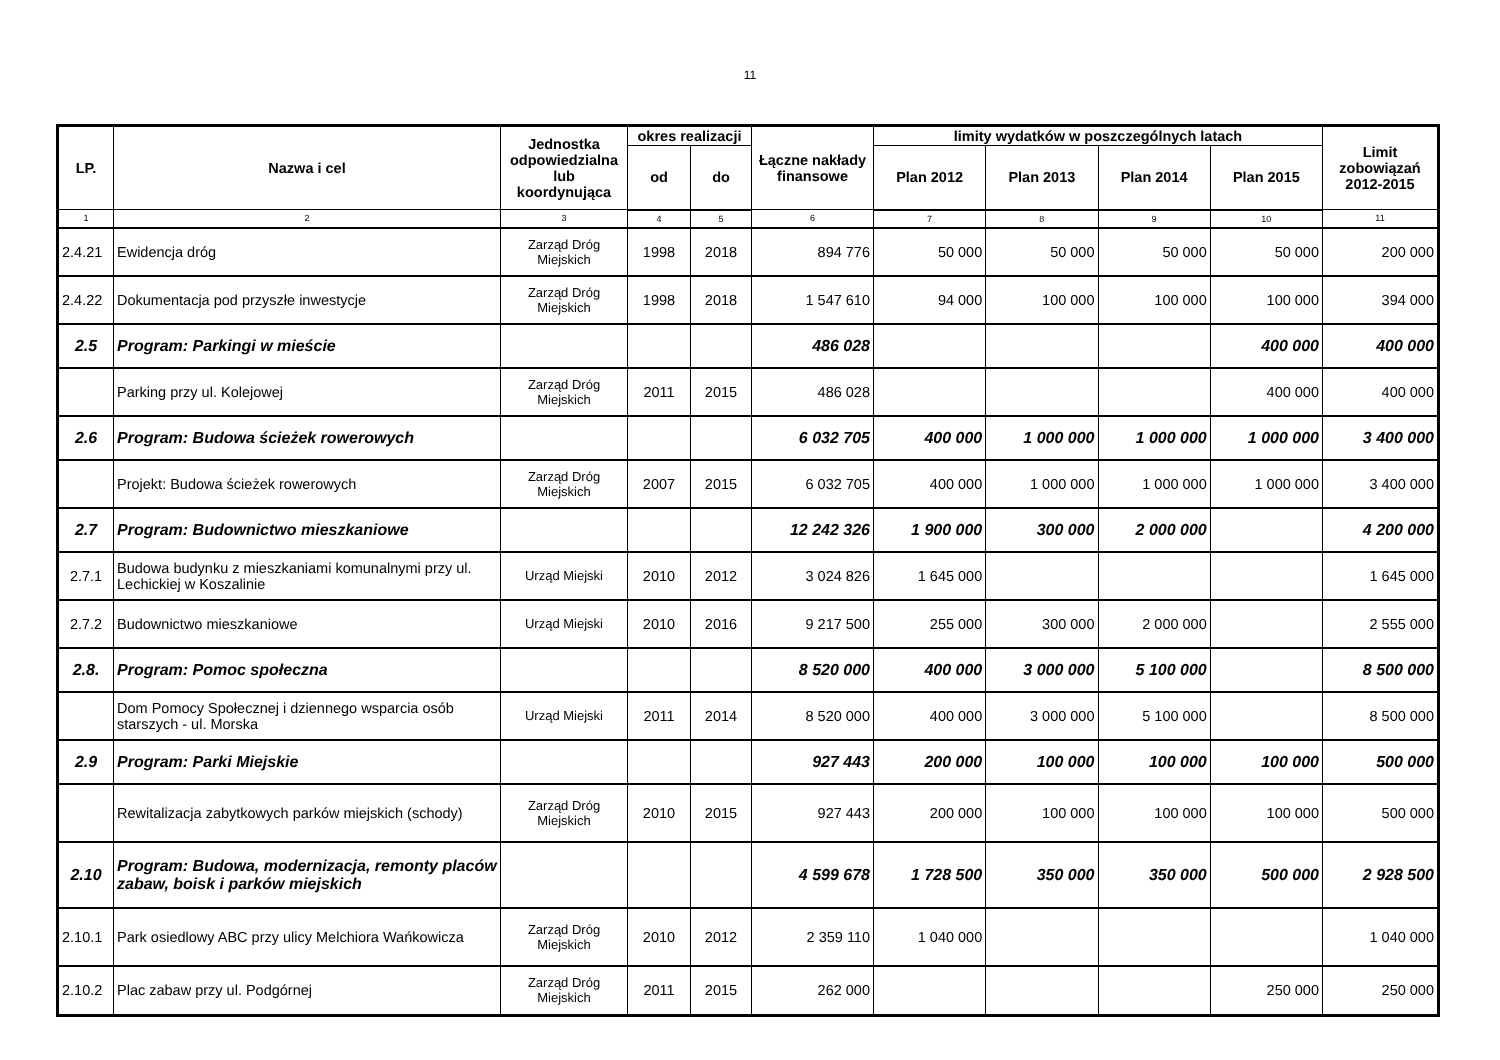11
| LP. | Nazwa i cel | Jednostka odpowiedzialna lub koordynująca | okres realizacji | | Łączne nakłady finansowe | limity wydatków w poszczególnych latach | | | | Limit zobowiązań 2012-2015 |
| --- | --- | --- | --- | --- | --- | --- | --- | --- | --- | --- |
| | | | od | do | | Plan 2012 | Plan 2013 | Plan 2014 | Plan 2015 | |
| 1 | 2 | 3 | 4 | 5 | 6 | 7 | 8 | 9 | 10 | 11 |
| 2.4.21 | Ewidencja dróg | Zarząd Dróg Miejskich | 1998 | 2018 | 894 776 | 50 000 | 50 000 | 50 000 | 50 000 | 200 000 |
| 2.4.22 | Dokumentacja pod przyszłe inwestycje | Zarząd Dróg Miejskich | 1998 | 2018 | 1 547 610 | 94 000 | 100 000 | 100 000 | 100 000 | 394 000 |
| 2.5 | Program: Parkingi w mieście | | | | 486 028 | | | | 400 000 | 400 000 |
| | Parking przy ul. Kolejowej | Zarząd Dróg Miejskich | 2011 | 2015 | 486 028 | | | | 400 000 | 400 000 |
| 2.6 | Program: Budowa ścieżek rowerowych | | | | 6 032 705 | 400 000 | 1 000 000 | 1 000 000 | 1 000 000 | 3 400 000 |
| | Projekt: Budowa ścieżek rowerowych | Zarząd Dróg Miejskich | 2007 | 2015 | 6 032 705 | 400 000 | 1 000 000 | 1 000 000 | 1 000 000 | 3 400 000 |
| 2.7 | Program: Budownictwo mieszkaniowe | | | | 12 242 326 | 1 900 000 | 300 000 | 2 000 000 | | 4 200 000 |
| 2.7.1 | Budowa budynku z mieszkaniami komunalnymi przy ul. Lechickiej w Koszalinie | Urząd Miejski | 2010 | 2012 | 3 024 826 | 1 645 000 | | | | 1 645 000 |
| 2.7.2 | Budownictwo mieszkaniowe | Urząd Miejski | 2010 | 2016 | 9 217 500 | 255 000 | 300 000 | 2 000 000 | | 2 555 000 |
| 2.8. | Program: Pomoc społeczna | | | | 8 520 000 | 400 000 | 3 000 000 | 5 100 000 | | 8 500 000 |
| | Dom Pomocy Społecznej i dziennego wsparcia osób starszych - ul. Morska | Urząd Miejski | 2011 | 2014 | 8 520 000 | 400 000 | 3 000 000 | 5 100 000 | | 8 500 000 |
| 2.9 | Program: Parki Miejskie | | | | 927 443 | 200 000 | 100 000 | 100 000 | 100 000 | 500 000 |
| | Rewitalizacja zabytkowych parków miejskich (schody) | Zarząd Dróg Miejskich | 2010 | 2015 | 927 443 | 200 000 | 100 000 | 100 000 | 100 000 | 500 000 |
| 2.10 | Program: Budowa, modernizacja, remonty placów zabaw, boisk i parków miejskich | | | | 4 599 678 | 1 728 500 | 350 000 | 350 000 | 500 000 | 2 928 500 |
| 2.10.1 | Park osiedlowy ABC przy ulicy Melchiora Wańkowicza | Zarząd Dróg Miejskich | 2010 | 2012 | 2 359 110 | 1 040 000 | | | | 1 040 000 |
| 2.10.2 | Plac zabaw przy ul. Podgórnej | Zarząd Dróg Miejskich | 2011 | 2015 | 262 000 | | | | 250 000 | 250 000 |